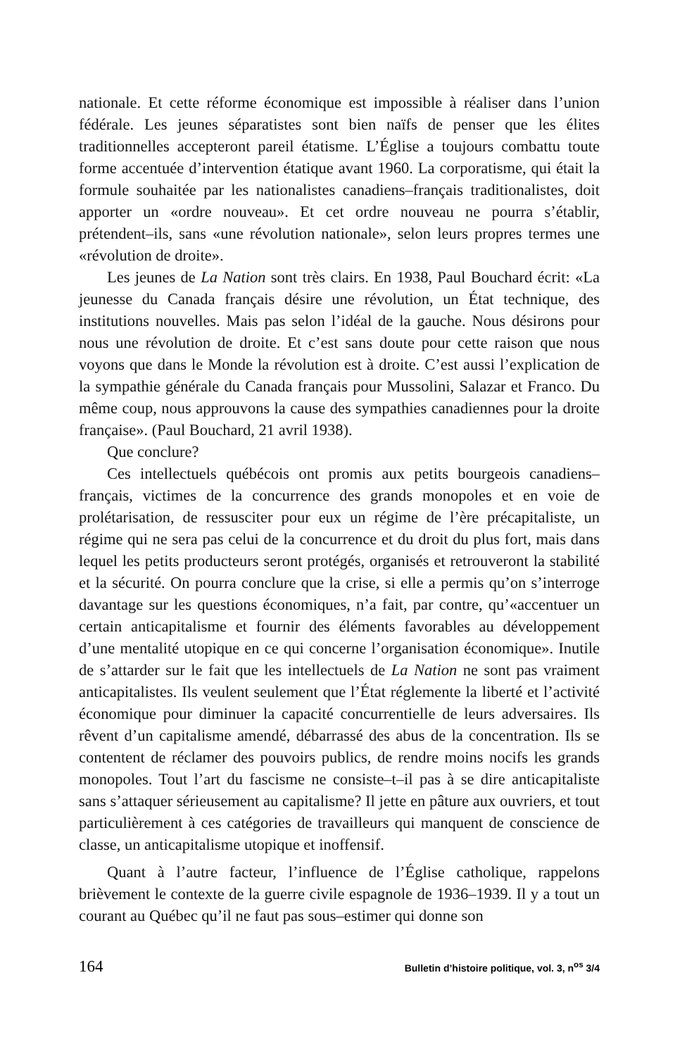nationale. Et cette réforme économique est impossible à réaliser dans l’union fédérale. Les jeunes séparatistes sont bien naïfs de penser que les élites traditionnelles accepteront pareil étatisme. L’Église a toujours combattu toute forme accentuée d’intervention étatique avant 1960. La corporatisme, qui était la formule souhaitée par les nationalistes canadiens–français traditionalistes, doit apporter un «ordre nouveau». Et cet ordre nouveau ne pourra s’établir, prétendent–ils, sans «une révolution nationale», selon leurs propres termes une «révolution de droite».
Les jeunes de La Nation sont très clairs. En 1938, Paul Bouchard écrit: «La jeunesse du Canada français désire une révolution, un État technique, des institutions nouvelles. Mais pas selon l’idéal de la gauche. Nous désirons pour nous une révolution de droite. Et c’est sans doute pour cette raison que nous voyons que dans le Monde la révolution est à droite. C’est aussi l’explication de la sympathie générale du Canada français pour Mussolini, Salazar et Franco. Du même coup, nous approuvons la cause des sympathies canadiennes pour la droite française». (Paul Bouchard, 21 avril 1938).
Que conclure?
Ces intellectuels québécois ont promis aux petits bourgeois canadiens–français, victimes de la concurrence des grands monopoles et en voie de prolétarisation, de ressusciter pour eux un régime de l’ère précapitaliste, un régime qui ne sera pas celui de la concurrence et du droit du plus fort, mais dans lequel les petits producteurs seront protégés, organisés et retrouveront la stabilité et la sécurité. On pourra conclure que la crise, si elle a permis qu’on s’interroge davantage sur les questions économiques, n’a fait, par contre, qu’«accentuer un certain anticapitalisme et fournir des éléments favorables au développement d’une mentalité utopique en ce qui concerne l’organisation économique». Inutile de s’attarder sur le fait que les intellectuels de La Nation ne sont pas vraiment anticapitalistes. Ils veulent seulement que l’État réglemente la liberté et l’activité économique pour diminuer la capacité concurrentielle de leurs adversaires. Ils rêvent d’un capitalisme amendé, débarrassé des abus de la concentration. Ils se contentent de réclamer des pouvoirs publics, de rendre moins nocifs les grands monopoles. Tout l’art du fascisme ne consiste–t–il pas à se dire anticapitaliste sans s’attaquer sérieusement au capitalisme? Il jette en pâture aux ouvriers, et tout particulièrement à ces catégories de travailleurs qui manquent de conscience de classe, un anticapitalisme utopique et inoffensif.
Quant à l’autre facteur, l’influence de l’Église catholique, rappelons brièvement le contexte de la guerre civile espagnole de 1936–1939. Il y a tout un courant au Québec qu’il ne faut pas sous–estimer qui donne son
164 Bulletin d’histoire politique, vol. 3, n<sup>os</sup> 3/4